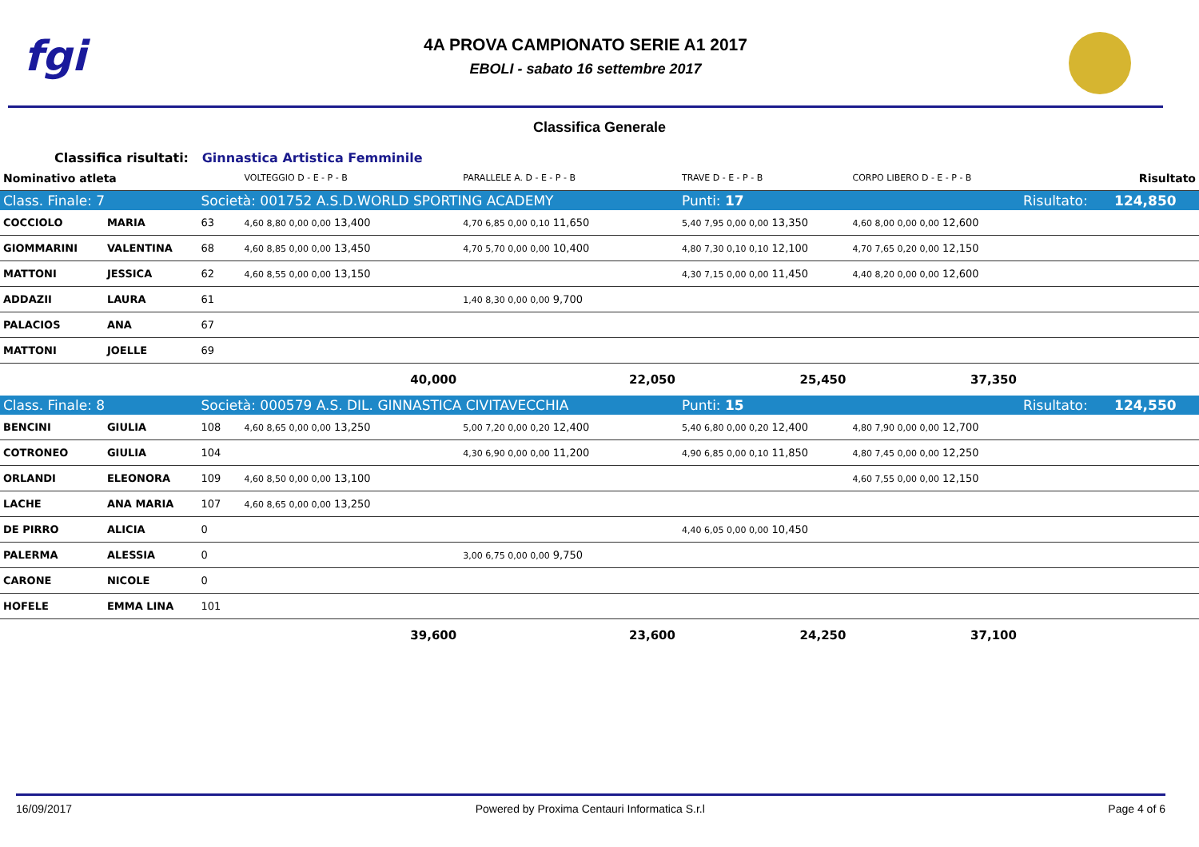fgi
4A PROVA CAMPIONATO SERIE A1 2017
EBOLI - sabato 16 settembre 2017
Classifica Generale
Classifica risultati: Ginnastica Artistica Femminile
| Nominativo atleta | | | VOLTEGGIO D - E - P - B | PARALLELE A. D - E - P - B | TRAVE D - E - P - B | CORPO LIBERO D - E - P - B | | Risultato |
| Class. Finale: 7 | | Società: 001752 A.S.D.WORLD SPORTING ACADEMY | | | Punti: 17 | | Risultato: | 124,850 |
| COCCIOLO | MARIA | 63 | 4,60 8,80 0,00 0,00 13,400 | 4,70 6,85 0,00 0,10 11,650 | 5,40 7,95 0,00 0,00 13,350 | 4,60 8,00 0,00 0,00 12,600 | | |
| GIOMMARINI | VALENTINA | 68 | 4,60 8,85 0,00 0,00 13,450 | 4,70 5,70 0,00 0,00 10,400 | 4,80 7,30 0,10 0,10 12,100 | 4,70 7,65 0,20 0,00 12,150 | | |
| MATTONI | JESSICA | 62 | 4,60 8,55 0,00 0,00 13,150 | | 4,30 7,15 0,00 0,00 11,450 | 4,40 8,20 0,00 0,00 12,600 | | |
| ADDAZII | LAURA | 61 | | 1,40 8,30 0,00 0,00 9,700 | | | | |
| PALACIOS | ANA | 67 | | | | | | |
| MATTONI | JOELLE | 69 | | | | | | |
| | | | 40,000 | 22,050 | 25,450 | 37,350 | | |
| Class. Finale: 8 | | Società: 000579 A.S. DIL. GINNASTICA CIVITAVECCHIA | | | Punti: 15 | | Risultato: | 124,550 |
| BENCINI | GIULIA | 108 | 4,60 8,65 0,00 0,00 13,250 | 5,00 7,20 0,00 0,20 12,400 | 5,40 6,80 0,00 0,20 12,400 | 4,80 7,90 0,00 0,00 12,700 | | |
| COTRONEO | GIULIA | 104 | | 4,30 6,90 0,00 0,00 11,200 | 4,90 6,85 0,00 0,10 11,850 | 4,80 7,45 0,00 0,00 12,250 | | |
| ORLANDI | ELEONORA | 109 | 4,60 8,50 0,00 0,00 13,100 | | | 4,60 7,55 0,00 0,00 12,150 | | |
| LACHE | ANA MARIA | 107 | 4,60 8,65 0,00 0,00 13,250 | | | | | |
| DE PIRRO | ALICIA | 0 | | | 4,40 6,05 0,00 0,00 10,450 | | | |
| PALERMA | ALESSIA | 0 | | 3,00 6,75 0,00 0,00 9,750 | | | | |
| CARONE | NICOLE | 0 | | | | | | |
| HOFELE | EMMA LINA | 101 | | | | | | |
| | | | 39,600 | 23,600 | 24,250 | 37,100 | | |
16/09/2017 Powered by Proxima Centauri Informatica S.r.l Page 4 of 6